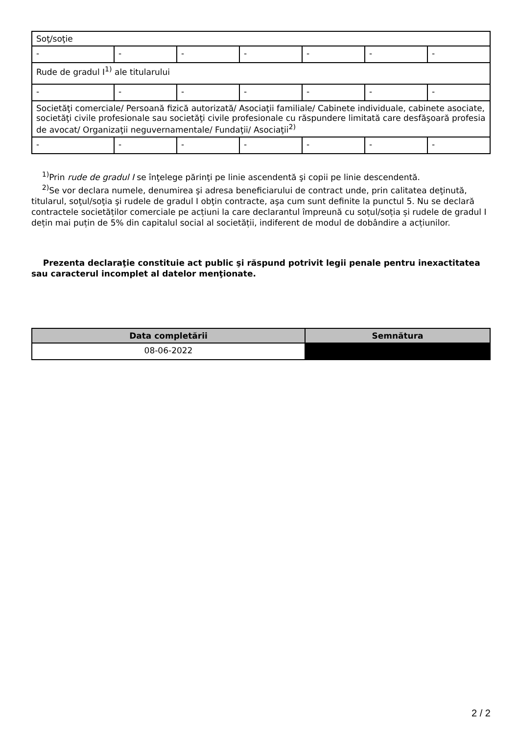| Soţ/soţie | | | | | | |
| - | - | - | - | - | - | - |
| Rude de gradul I<sup>1)</sup> ale titularului | | | | | | |
| - | - | - | - | - | - | - |
| Societăţi comerciale/ Persoană fizică autorizată/ Asociaţii familiale/ Cabinete individuale, cabinete asociate, societăţi civile profesionale sau societăţi civile profesionale cu răspundere limitată care desfăşoară profesia de avocat/ Organizaţii neguvernamentale/ Fundaţii/ Asociaţii<sup>2)</sup> | | | | | | |
| - | - | - | - | - | - | - |
<sup>1)</sup> Prin rude de gradul I se înţelege părinţi pe linie ascendentă şi copii pe linie descendentă.
<sup>2)</sup> Se vor declara numele, denumirea şi adresa beneficiarului de contract unde, prin calitatea deţinută, titularul, soţul/soţia şi rudele de gradul I obţin contracte, aşa cum sunt definite la punctul 5. Nu se declară contractele societăților comerciale pe acțiuni la care declarantul împreună cu soțul/soția și rudele de gradul I dețin mai puțin de 5% din capitalul social al societății, indiferent de modul de dobândire a acțiunilor.
Prezenta declaraţie constituie act public şi răspund potrivit legii penale pentru inexactitatea sau caracterul incomplet al datelor menţionate.
| Data completării | Semnătura |
| --- | --- |
| 08-06-2022 | |
2 / 2